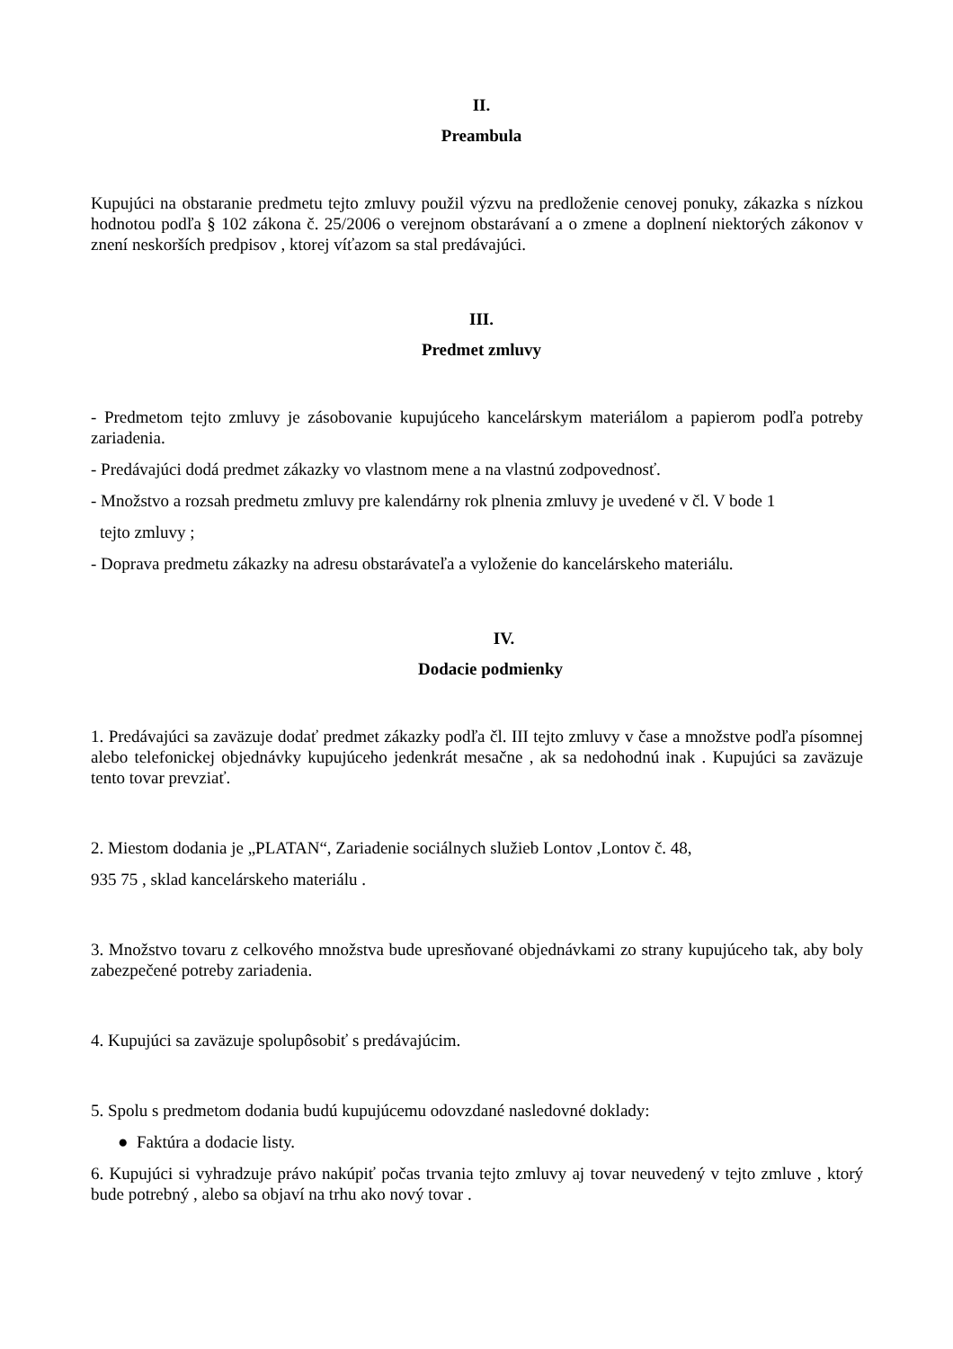II.
Preambula
Kupujúci na obstaranie predmetu tejto zmluvy použil výzvu na predloženie cenovej ponuky, zákazka s nízkou hodnotou podľa § 102 zákona č. 25/2006 o verejnom obstarávaní a o zmene a doplnení niektorých zákonov v znení neskorších predpisov , ktorej víťazom sa stal predávajúci.
III.
Predmet zmluvy
- Predmetom tejto zmluvy je zásobovanie kupujúceho kancelárskym materiálom a papierom podľa potreby zariadenia.
- Predávajúci dodá predmet zákazky vo vlastnom mene a na vlastnú zodpovednosť.
- Množstvo a rozsah predmetu zmluvy pre kalendárny rok plnenia zmluvy je uvedené v čl. V bode 1
tejto zmluvy ;
- Doprava predmetu zákazky na adresu obstarávateľa a vyloženie do kancelárskeho materiálu.
IV.
Dodacie podmienky
1. Predávajúci sa zaväzuje dodať predmet zákazky podľa čl. III tejto zmluvy v čase a množstve podľa písomnej alebo telefonickej objednávky kupujúceho jedenkrát mesačne , ak sa nedohodnú inak . Kupujúci sa zaväzuje tento tovar prevziať.
2. Miestom dodania je „PLATAN“, Zariadenie sociálnych služieb Lontov ,Lontov č. 48,
935 75 , sklad kancelárskeho materiálu .
3. Množstvo tovaru z celkového množstva bude upresňované objednávkami zo strany kupujúceho tak, aby boly zabezpečené potreby zariadenia.
4. Kupujúci sa zaväzuje spolupôsobiť s predávajúcim.
5. Spolu s predmetom dodania budú kupujúcemu odovzdané nasledovné doklady:
● Faktúra a dodacie listy.
6. Kupujúci si vyhradzuje právo nakúpiť počas trvania tejto zmluvy aj tovar neuvedený v tejto zmluve , ktorý bude potrebný , alebo sa objaví na trhu ako nový tovar .